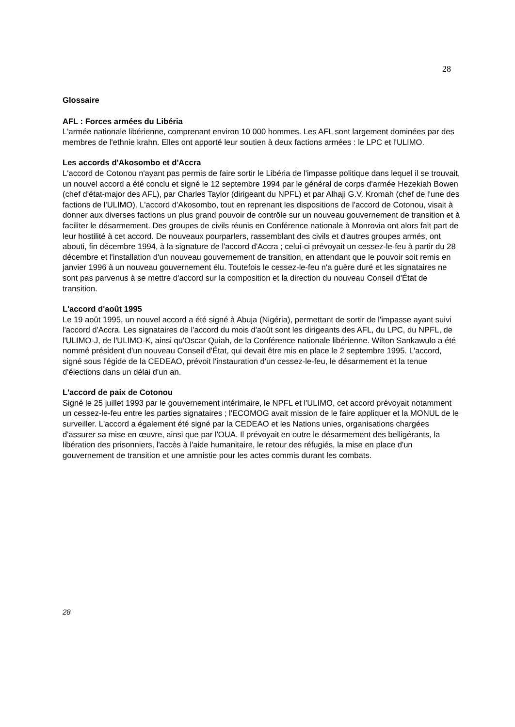28
Glossaire
AFL : Forces armées du Libéria
L'armée nationale libérienne, comprenant environ 10 000 hommes. Les AFL sont largement dominées par des membres de l'ethnie krahn. Elles ont apporté leur soutien à deux factions armées : le LPC et l'ULIMO.
Les accords d'Akosombo et d'Accra
L'accord de Cotonou n'ayant pas permis de faire sortir le Libéria de l'impasse politique dans lequel il se trouvait, un nouvel accord a été conclu et signé le 12 septembre 1994 par le général de corps d'armée Hezekiah Bowen (chef d'état-major des AFL), par Charles Taylor (dirigeant du NPFL) et par Alhaji G.V. Kromah (chef de l'une des factions de l'ULIMO). L'accord d'Akosombo, tout en reprenant les dispositions de l'accord de Cotonou, visait à donner aux diverses factions un plus grand pouvoir de contrôle sur un nouveau gouvernement de transition et à faciliter le désarmement. Des groupes de civils réunis en Conférence nationale à Monrovia ont alors fait part de leur hostilité à cet accord. De nouveaux pourparlers, rassemblant des civils et d'autres groupes armés, ont abouti, fin décembre 1994, à la signature de l'accord d'Accra ; celui-ci prévoyait un cessez-le-feu à partir du 28 décembre et l'installation d'un nouveau gouvernement de transition, en attendant que le pouvoir soit remis en janvier 1996 à un nouveau gouvernement élu. Toutefois le cessez-le-feu n'a guère duré et les signataires ne sont pas parvenus à se mettre d'accord sur la composition et la direction du nouveau Conseil d'État de transition.
L'accord d'août 1995
Le 19 août 1995, un nouvel accord a été signé à Abuja (Nigéria), permettant de sortir de l'impasse ayant suivi l'accord d'Accra. Les signataires de l'accord du mois d'août sont les dirigeants des AFL, du LPC, du NPFL, de l'ULIMO-J, de l'ULIMO-K, ainsi qu'Oscar Quiah, de la Conférence nationale libérienne. Wilton Sankawulo a été nommé président d'un nouveau Conseil d'État, qui devait être mis en place le 2 septembre 1995. L'accord, signé sous l'égide de la CEDEAO, prévoit l'instauration d'un cessez-le-feu, le désarmement et la tenue d'élections dans un délai d'un an.
L'accord de paix de Cotonou
Signé le 25 juillet 1993 par le gouvernement intérimaire, le NPFL et l'ULIMO, cet accord prévoyait notamment un cessez-le-feu entre les parties signataires ; l'ECOMOG avait mission de le faire appliquer et la MONUL de le surveiller. L'accord a également été signé par la CEDEAO et les Nations unies, organisations chargées d'assurer sa mise en œuvre, ainsi que par l'OUA. Il prévoyait en outre le désarmement des belligérants, la libération des prisonniers, l'accès à l'aide humanitaire, le retour des réfugiés, la mise en place d'un gouvernement de transition et une amnistie pour les actes commis durant les combats.
28